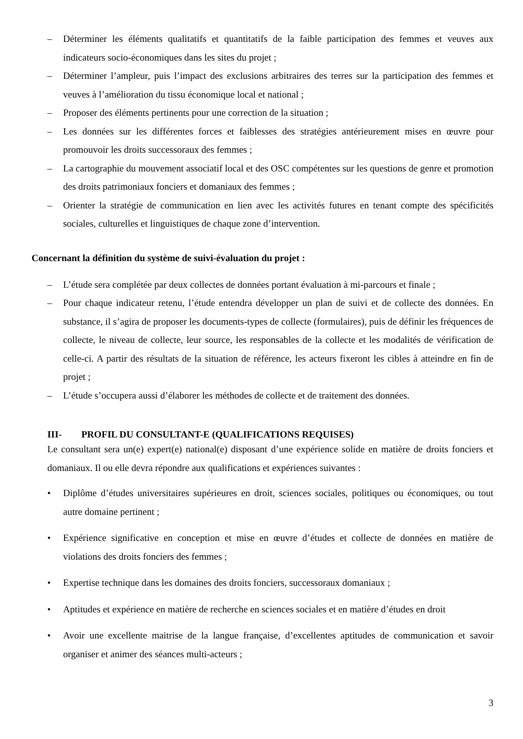– Déterminer les éléments qualitatifs et quantitatifs de la faible participation des femmes et veuves aux indicateurs socio-économiques dans les sites du projet ;
– Déterminer l’ampleur, puis l’impact des exclusions arbitraires des terres sur la participation des femmes et veuves à l’amélioration du tissu économique local et national ;
– Proposer des éléments pertinents pour une correction de la situation ;
– Les données sur les différentes forces et faiblesses des stratégies antérieurement mises en œuvre pour promouvoir les droits successoraux des femmes ;
– La cartographie du mouvement associatif local et des OSC compétentes sur les questions de genre et promotion des droits patrimoniaux fonciers et domaniaux des femmes ;
– Orienter la stratégie de communication en lien avec les activités futures en tenant compte des spécificités sociales, culturelles et linguistiques de chaque zone d’intervention.
Concernant la définition du système de suivi-évaluation du projet :
– L’étude sera complétée par deux collectes de données portant évaluation à mi-parcours et finale ;
– Pour chaque indicateur retenu, l’étude entendra développer un plan de suivi et de collecte des données. En substance, il s’agira de proposer les documents-types de collecte (formulaires), puis de définir les fréquences de collecte, le niveau de collecte, leur source, les responsables de la collecte et les modalités de vérification de celle-ci. A partir des résultats de la situation de référence, les acteurs fixeront les cibles à atteindre en fin de projet ;
– L’étude s’occupera aussi d’élaborer les méthodes de collecte et de traitement des données.
III- PROFIL DU CONSULTANT-E (QUALIFICATIONS REQUISES)
Le consultant sera un(e) expert(e) national(e) disposant d’une expérience solide en matière de droits fonciers et domaniaux. Il ou elle devra répondre aux qualifications et expériences suivantes :
• Diplôme d’études universitaires supérieures en droit, sciences sociales, politiques ou économiques, ou tout autre domaine pertinent ;
• Expérience significative en conception et mise en œuvre d’études et collecte de données en matière de violations des droits fonciers des femmes ;
• Expertise technique dans les domaines des droits fonciers, successoraux domaniaux ;
• Aptitudes et expérience en matière de recherche en sciences sociales et en matière d’études en droit
• Avoir une excellente maitrise de la langue française, d’excellentes aptitudes de communication et savoir organiser et animer des séances multi-acteurs ;
3